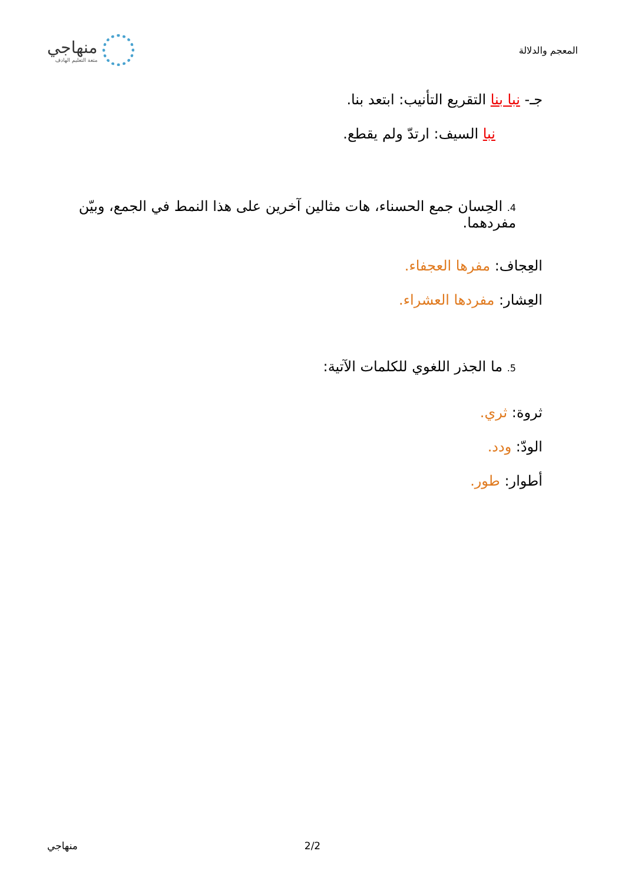المعجم والدلالة
منهاجي
متعة التعليم الهادف
جـ- نبا بنا التقريع التأنيب: ابتعد بنا.
نبا السيف: ارتدّ ولم يقطع.
4. الحِسان جمع الحسناء، هات مثالين آخرين على هذا النمط في الجمع، وبيّن مفردهما.
العِجاف: مفرها العجفاء.
العِشار: مفردها العشراء.
5. ما الجذر اللغوي للكلمات الآتية:
ثروة: ثري.
الودّ: ودد.
أطوار: طور.
2/2 منهاجي